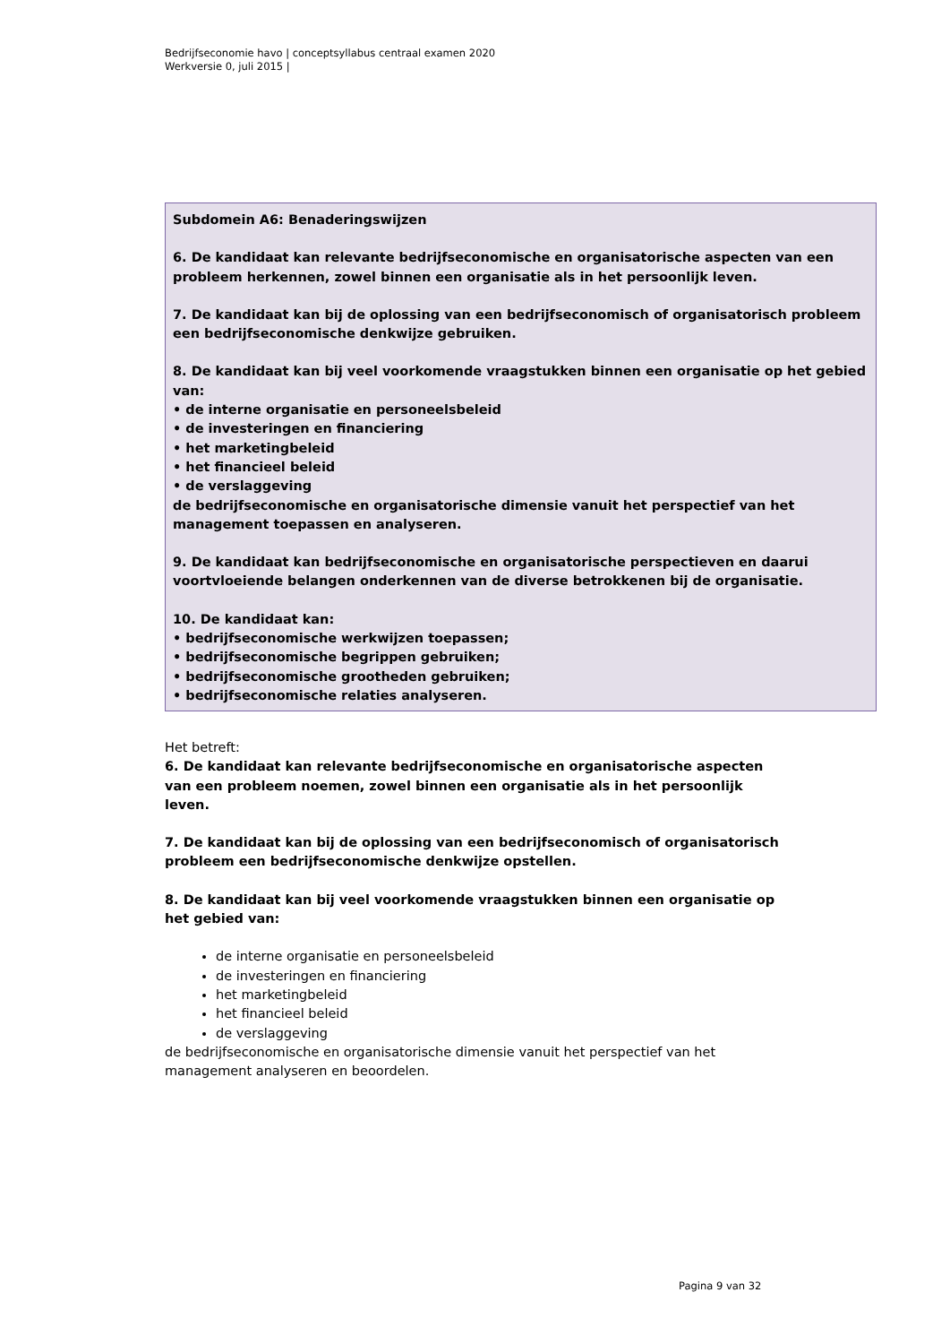Bedrijfseconomie havo | conceptsyllabus centraal examen 2020
Werkversie 0, juli 2015 |
Subdomein A6: Benaderingswijzen
6. De kandidaat kan relevante bedrijfseconomische en organisatorische aspecten van een probleem herkennen, zowel binnen een organisatie als in het persoonlijk leven.
7. De kandidaat kan bij de oplossing van een bedrijfseconomisch of organisatorisch probleem een bedrijfseconomische denkwijze gebruiken.
8. De kandidaat kan bij veel voorkomende vraagstukken binnen een organisatie op het gebied van:
• de interne organisatie en personeelsbeleid
• de investeringen en financiering
• het marketingbeleid
• het financieel beleid
• de verslaggeving
de bedrijfseconomische en organisatorische dimensie vanuit het perspectief van het management toepassen en analyseren.
9. De kandidaat kan bedrijfseconomische en organisatorische perspectieven en daarui voortvloeiende belangen onderkennen van de diverse betrokkenen bij de organisatie.
10. De kandidaat kan:
• bedrijfseconomische werkwijzen toepassen;
• bedrijfseconomische begrippen gebruiken;
• bedrijfseconomische grootheden gebruiken;
• bedrijfseconomische relaties analyseren.
Het betreft:
6. De kandidaat kan relevante bedrijfseconomische en organisatorische aspecten van een probleem noemen, zowel binnen een organisatie als in het persoonlijk leven.
7. De kandidaat kan bij de oplossing van een bedrijfseconomisch of organisatorisch probleem een bedrijfseconomische denkwijze opstellen.
8. De kandidaat kan bij veel voorkomende vraagstukken binnen een organisatie op het gebied van:
de interne organisatie en personeelsbeleid
de investeringen en financiering
het marketingbeleid
het financieel beleid
de verslaggeving
de bedrijfseconomische en organisatorische dimensie vanuit het perspectief van het management analyseren en beoordelen.
Pagina 9 van 32